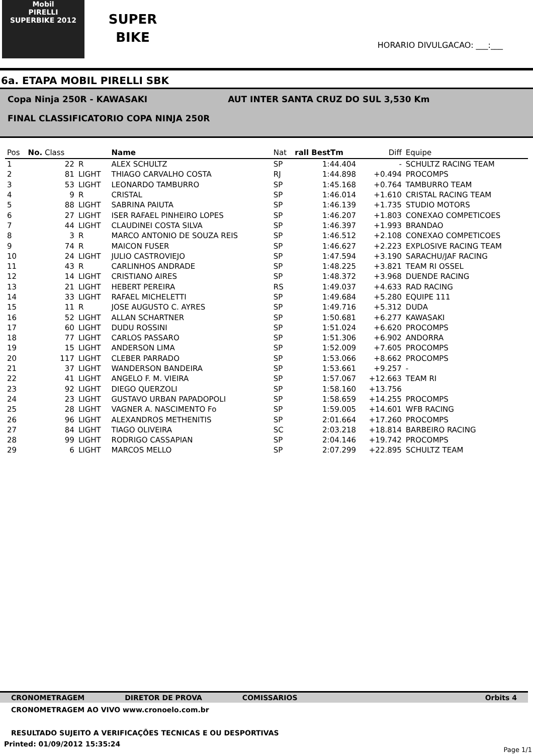Mobil
PIRELLI
SUPERBIKE 2012
SUPER
BIKE
HORARIO DIVULGACAO: ___:___
6a. ETAPA MOBIL PIRELLI SBK
Copa Ninja 250R - KAWASAKI AUT INTER SANTA CRUZ DO SUL 3,530 Km
FINAL CLASSIFICATORIO COPA NINJA 250R
| Pos | No. Class | | Name | Nat | rall BestTm | Diff | Equipe |
| --- | --- | --- | --- | --- | --- | --- | --- |
| 1 | 22 | R | ALEX SCHULTZ | SP | 1:44.404 | - | SCHULTZ RACING TEAM |
| 2 | 81 | LIGHT | THIAGO CARVALHO COSTA | RJ | 1:44.898 | +0.494 | PROCOMPS |
| 3 | 53 | LIGHT | LEONARDO TAMBURRO | SP | 1:45.168 | +0.764 | TAMBURRO TEAM |
| 4 | 9 | R | CRISTAL | SP | 1:46.014 | +1.610 | CRISTAL RACING TEAM |
| 5 | 88 | LIGHT | SABRINA PAIUTA | SP | 1:46.139 | +1.735 | STUDIO MOTORS |
| 6 | 27 | LIGHT | ISER RAFAEL PINHEIRO LOPES | SP | 1:46.207 | +1.803 | CONEXAO COMPETICOES |
| 7 | 44 | LIGHT | CLAUDINEI COSTA SILVA | SP | 1:46.397 | +1.993 | BRANDAO |
| 8 | 3 | R | MARCO ANTONIO DE SOUZA REIS | SP | 1:46.512 | +2.108 | CONEXAO COMPETICOES |
| 9 | 74 | R | MAICON FUSER | SP | 1:46.627 | +2.223 | EXPLOSIVE RACING TEAM |
| 10 | 24 | LIGHT | JULIO CASTROVIEJO | SP | 1:47.594 | +3.190 | SARACHU/JAF RACING |
| 11 | 43 | R | CARLINHOS ANDRADE | SP | 1:48.225 | +3.821 | TEAM RI OSSEL |
| 12 | 14 | LIGHT | CRISTIANO AIRES | SP | 1:48.372 | +3.968 | DUENDE RACING |
| 13 | 21 | LIGHT | HEBERT PEREIRA | RS | 1:49.037 | +4.633 | RAD RACING |
| 14 | 33 | LIGHT | RAFAEL MICHELETTI | SP | 1:49.684 | +5.280 | EQUIPE 111 |
| 15 | 11 | R | JOSE AUGUSTO C. AYRES | SP | 1:49.716 | +5.312 | DUDA |
| 16 | 52 | LIGHT | ALLAN SCHARTNER | SP | 1:50.681 | +6.277 | KAWASAKI |
| 17 | 60 | LIGHT | DUDU ROSSINI | SP | 1:51.024 | +6.620 | PROCOMPS |
| 18 | 77 | LIGHT | CARLOS PASSARO | SP | 1:51.306 | +6.902 | ANDORRA |
| 19 | 15 | LIGHT | ANDERSON LIMA | SP | 1:52.009 | +7.605 | PROCOMPS |
| 20 | 117 | LIGHT | CLEBER PARRADO | SP | 1:53.066 | +8.662 | PROCOMPS |
| 21 | 37 | LIGHT | WANDERSON BANDEIRA | SP | 1:53.661 | +9.257 | - |
| 22 | 41 | LIGHT | ANGELO F. M. VIEIRA | SP | 1:57.067 | +12.663 | TEAM RI |
| 23 | 92 | LIGHT | DIEGO QUERZOLI | SP | 1:58.160 | +13.756 | |
| 24 | 23 | LIGHT | GUSTAVO URBAN PAPADOPOLI | SP | 1:58.659 | +14.255 | PROCOMPS |
| 25 | 28 | LIGHT | VAGNER A. NASCIMENTO Fo | SP | 1:59.005 | +14.601 | WFB RACING |
| 26 | 96 | LIGHT | ALEXANDROS METHENITIS | SP | 2:01.664 | +17.260 | PROCOMPS |
| 27 | 84 | LIGHT | TIAGO OLIVEIRA | SC | 2:03.218 | +18.814 | BARBEIRO RACING |
| 28 | 99 | LIGHT | RODRIGO CASSAPIAN | SP | 2:04.146 | +19.742 | PROCOMPS |
| 29 | 6 | LIGHT | MARCOS MELLO | SP | 2:07.299 | +22.895 | SCHULTZ TEAM |
CRONOMETRAGEM DIRETOR DE PROVA COMISSARIOS Orbits 4
CRONOMETRAGEM AO VIVO www.cronoelo.com.br
RESULTADO SUJEITO A VERIFICAÇÕES TECNICAS E OU DESPORTIVAS
Printed: 01/09/2012 15:35:24
Page 1/1